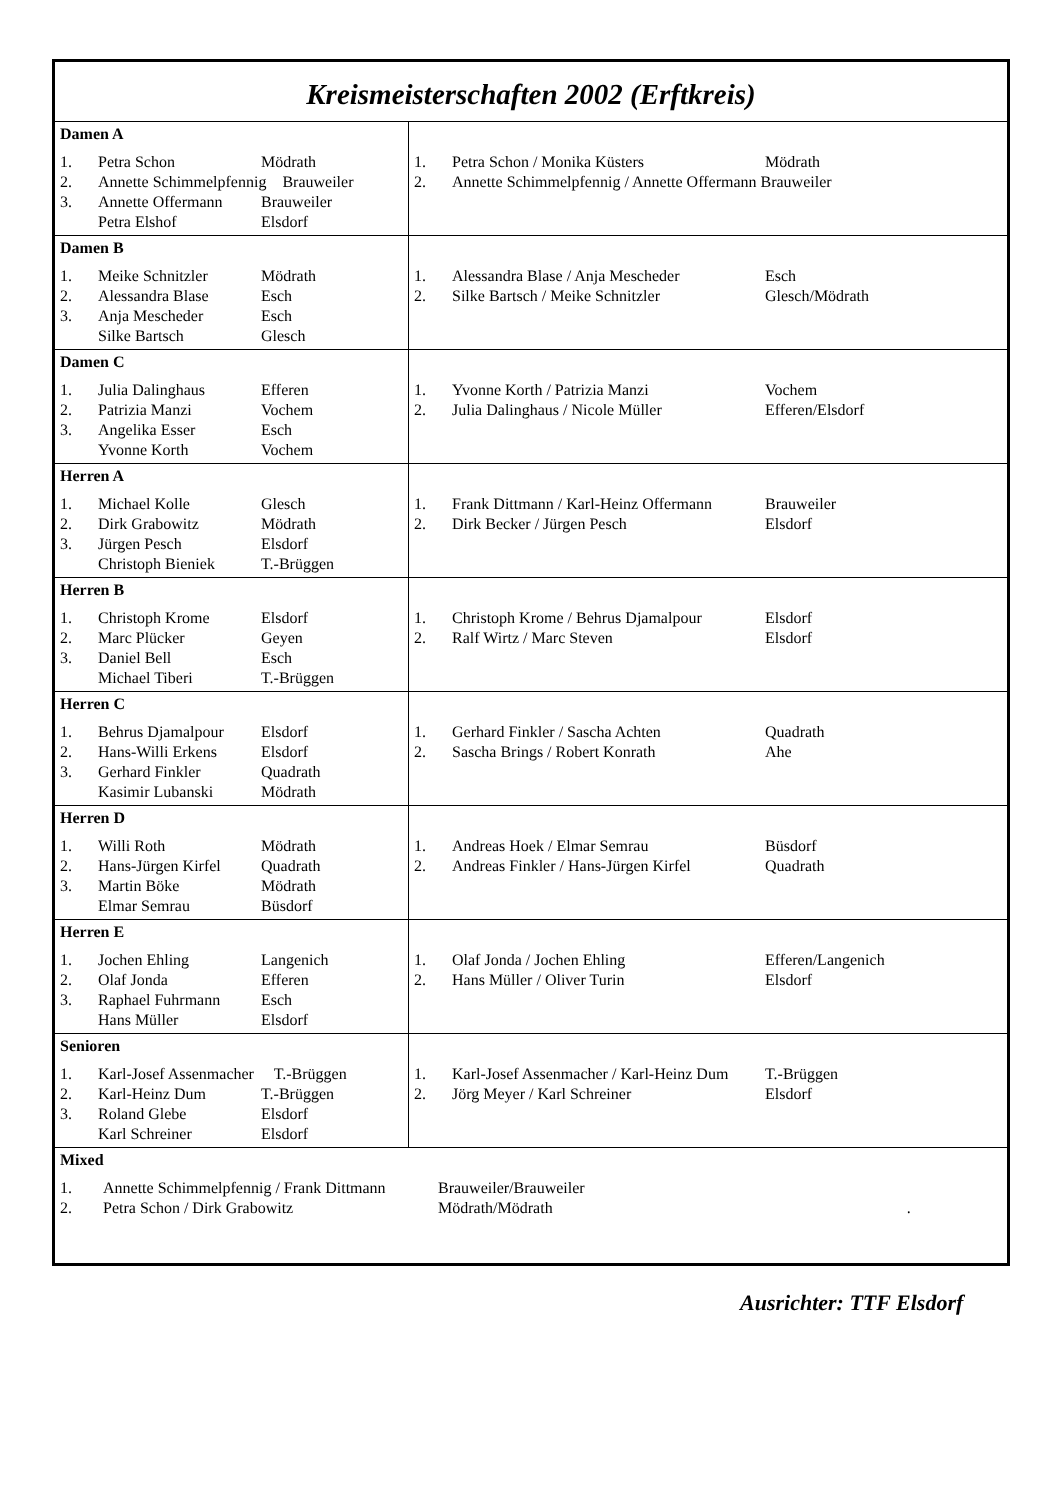Kreismeisterschaften 2002 (Erftkreis)
| Damen A / 1. / Petra Schon / Mödrath / / 2. / Annette Schimmelpfennig Brauweiler / / / 3. / Annette Offermann / Brauweiler / / / Petra Elshof / Elsdorf / | / 1. / Petra Schon / Monika Küsters / Mödrath / / 2. / Annette Schimmelpfennig / Annette Offermann Brauweiler / / |
| Damen B / 1. / Meike Schnitzler / Mödrath / / 2. / Alessandra Blase / Esch / / 3. / Anja Mescheder / Esch / / / Silke Bartsch / Glesch / | / 1. / Alessandra Blase / Anja Mescheder / Esch / / 2. / Silke Bartsch / Meike Schnitzler / Glesch/Mödrath / |
| Damen C / 1. / Julia Dalinghaus / Efferen / / 2. / Patrizia Manzi / Vochem / / 3. / Angelika Esser / Esch / / / Yvonne Korth / Vochem / | / 1. / Yvonne Korth / Patrizia Manzi / Vochem / / 2. / Julia Dalinghaus / Nicole Müller / Efferen/Elsdorf / |
| Herren A / 1. / Michael Kolle / Glesch / / 2. / Dirk Grabowitz / Mödrath / / 3. / Jürgen Pesch / Elsdorf / / / Christoph Bieniek / T.-Brüggen / | / 1. / Frank Dittmann / Karl-Heinz Offermann / Brauweiler / / 2. / Dirk Becker / Jürgen Pesch / Elsdorf / |
| Herren B / 1. / Christoph Krome / Elsdorf / / 2. / Marc Plücker / Geyen / / 3. / Daniel Bell / Esch / / / Michael Tiberi / T.-Brüggen / | / 1. / Christoph Krome / Behrus Djamalpour / Elsdorf / / 2. / Ralf Wirtz / Marc Steven / Elsdorf / |
| Herren C / 1. / Behrus Djamalpour / Elsdorf / / 2. / Hans-Willi Erkens / Elsdorf / / 3. / Gerhard Finkler / Quadrath / / / Kasimir Lubanski / Mödrath / | / 1. / Gerhard Finkler / Sascha Achten / Quadrath / / 2. / Sascha Brings / Robert Konrath / Ahe / |
| Herren D / 1. / Willi Roth / Mödrath / / 2. / Hans-Jürgen Kirfel / Quadrath / / 3. / Martin Böke / Mödrath / / / Elmar Semrau / Büsdorf / | / 1. / Andreas Hoek / Elmar Semrau / Büsdorf / / 2. / Andreas Finkler / Hans-Jürgen Kirfel / Quadrath / |
| Herren E / 1. / Jochen Ehling / Langenich / / 2. / Olaf Jonda / Efferen / / 3. / Raphael Fuhrmann / Esch / / / Hans Müller / Elsdorf / | / 1. / Olaf Jonda / Jochen Ehling / Efferen/Langenich / / 2. / Hans Müller / Oliver Turin / Elsdorf / |
| Senioren / 1. / Karl-Josef Assenmacher T.-Brüggen / / / 2. / Karl-Heinz Dum / T.-Brüggen / / 3. / Roland Glebe / Elsdorf / / / Karl Schreiner / Elsdorf / | / 1. / Karl-Josef Assenmacher / Karl-Heinz Dum / T.-Brüggen / / 2. / Jörg Meyer / Karl Schreiner / Elsdorf / |
| Mixed / 1. / Annette Schimmelpfennig / Frank Dittmann / Brauweiler/Brauweiler / / 2. / Petra Schon / Dirk Grabowitz / Mödrath/Mödrath . / | |
Ausrichter: TTF Elsdorf